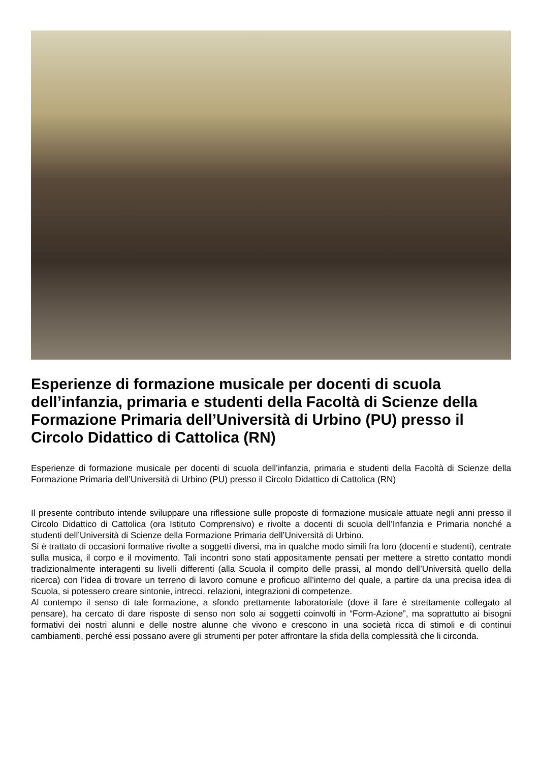Esperienze di formazione musicale per docenti di scuola dell’infanzia, primaria e studenti della Facoltà di Scienze della Formazione Primaria dell’Università di Urbino (PU) presso il Circolo Didattico di Cattolica (RN)
Esperienze di formazione musicale per docenti di scuola dell’infanzia, primaria e studenti della Facoltà di Scienze della Formazione Primaria dell’Università di Urbino (PU) presso il Circolo Didattico di Cattolica (RN)
Il presente contributo intende sviluppare una riflessione sulle proposte di formazione musicale attuate negli anni presso il Circolo Didattico di Cattolica (ora Istituto Comprensivo) e rivolte a docenti di scuola dell’Infanzia e Primaria nonché a studenti dell’Università di Scienze della Formazione Primaria dell’Università di Urbino.
Si è trattato di occasioni formative rivolte a soggetti diversi, ma in qualche modo simili fra loro (docenti e studenti), centrate sulla musica, il corpo e il movimento. Tali incontri sono stati appositamente pensati per mettere a stretto contatto mondi tradizionalmente interagenti su livelli differenti (alla Scuola il compito delle prassi, al mondo dell’Università quello della ricerca) con l’idea di trovare un terreno di lavoro comune e proficuo all’interno del quale, a partire da una precisa idea di Scuola, si potessero creare sintonie, intrecci, relazioni, integrazioni di competenze.
Al contempo il senso di tale formazione, a sfondo prettamente laboratoriale (dove il fare è strettamente collegato al pensare), ha cercato di dare risposte di senso non solo ai soggetti coinvolti in “Form-Azione”, ma soprattutto ai bisogni formativi dei nostri alunni e delle nostre alunne che vivono e crescono in una società ricca di stimoli e di continui cambiamenti, perché essi possano avere gli strumenti per poter affrontare la sfida della complessità che li circonda.